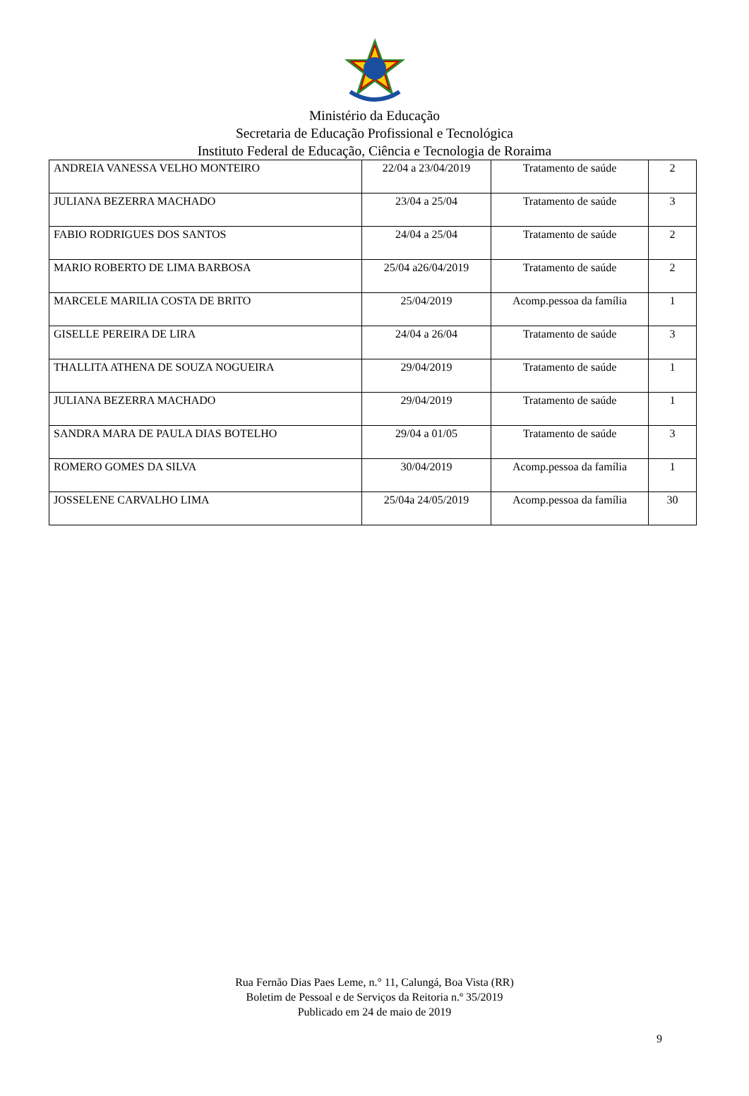Ministério da Educação
Secretaria de Educação Profissional e Tecnológica
Instituto Federal de Educação, Ciência e Tecnologia de Roraima
| ANDREIA VANESSA VELHO MONTEIRO | 22/04 a 23/04/2019 | Tratamento de saúde | 2 |
| JULIANA BEZERRA MACHADO | 23/04 a 25/04 | Tratamento de saúde | 3 |
| FABIO RODRIGUES DOS SANTOS | 24/04 a 25/04 | Tratamento de saúde | 2 |
| MARIO ROBERTO DE LIMA BARBOSA | 25/04 a26/04/2019 | Tratamento de saúde | 2 |
| MARCELE MARILIA COSTA DE BRITO | 25/04/2019 | Acomp.pessoa da família | 1 |
| GISELLE PEREIRA DE LIRA | 24/04 a 26/04 | Tratamento de saúde | 3 |
| THALLITA ATHENA DE SOUZA NOGUEIRA | 29/04/2019 | Tratamento de saúde | 1 |
| JULIANA BEZERRA MACHADO | 29/04/2019 | Tratamento de saúde | 1 |
| SANDRA MARA DE PAULA DIAS BOTELHO | 29/04 a 01/05 | Tratamento de saúde | 3 |
| ROMERO GOMES DA SILVA | 30/04/2019 | Acomp.pessoa da família | 1 |
| JOSSELENE CARVALHO LIMA | 25/04a 24/05/2019 | Acomp.pessoa da família | 30 |
Rua Fernão Dias Paes Leme, n.° 11, Calungá, Boa Vista (RR)
Boletim de Pessoal e de Serviços da Reitoria n.º 35/2019
Publicado em 24 de maio de 2019
9